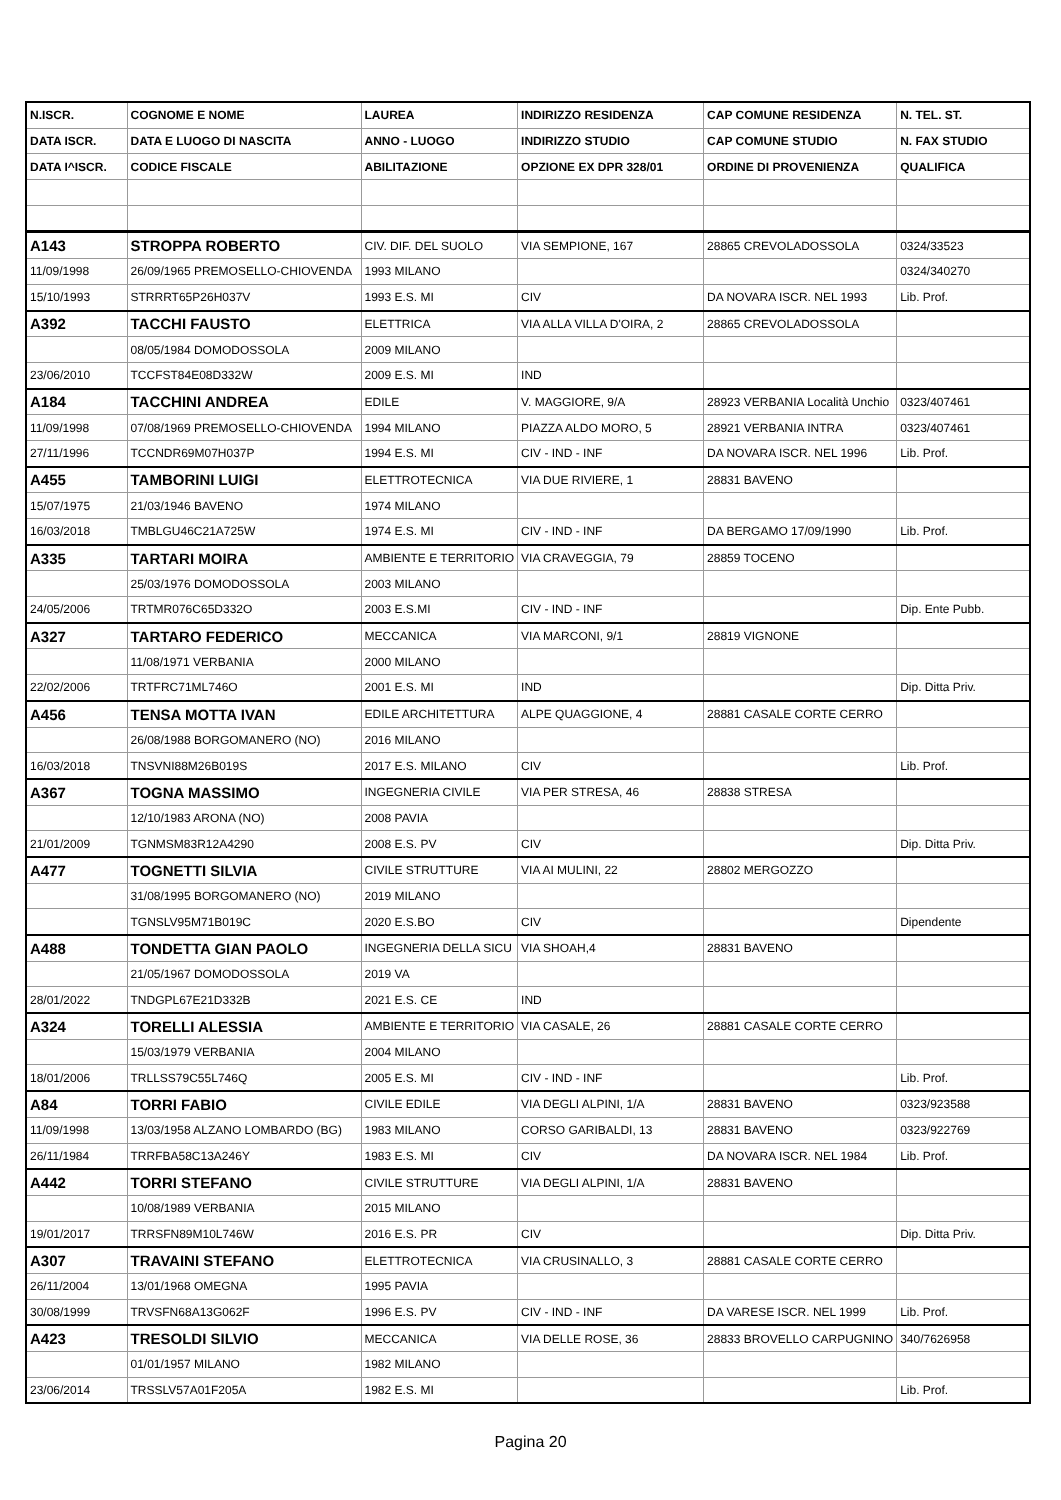| N.ISCR. | COGNOME E NOME | LAUREA | INDIRIZZO RESIDENZA | CAP COMUNE RESIDENZA | N. TEL. ST. |
| --- | --- | --- | --- | --- | --- |
| DATA ISCR. | DATA E LUOGO DI NASCITA | ANNO - LUOGO | INDIRIZZO STUDIO | CAP COMUNE STUDIO | N. FAX STUDIO |
| DATA I^ISCR. | CODICE FISCALE | ABILITAZIONE | OPZIONE EX DPR 328/01 | ORDINE DI PROVENIENZA | QUALIFICA |
| A143 | STROPPA ROBERTO | CIV. DIF. DEL SUOLO | VIA SEMPIONE, 167 | 28865 CREVOLADOSSOLA | 0324/33523 |
| 11/09/1998 | 26/09/1965 PREMOSELLO-CHIOVENDA | 1993 MILANO | | | 0324/340270 |
| 15/10/1993 | STRRRT65P26H037V | 1993 E.S. MI | CIV | DA NOVARA ISCR. NEL 1993 | Lib. Prof. |
| A392 | TACCHI FAUSTO | ELETTRICA | VIA ALLA VILLA D'OIRA, 2 | 28865 CREVOLADOSSOLA | |
| | 08/05/1984 DOMODOSSOLA | 2009 MILANO | | | |
| 23/06/2010 | TCCFST84E08D332W | 2009 E.S. MI | IND | | |
| A184 | TACCHINI ANDREA | EDILE | V. MAGGIORE, 9/A | 28923 VERBANIA Località Unchio | 0323/407461 |
| 11/09/1998 | 07/08/1969 PREMOSELLO-CHIOVENDA | 1994 MILANO | PIAZZA ALDO MORO, 5 | 28921 VERBANIA INTRA | 0323/407461 |
| 27/11/1996 | TCCNDR69M07H037P | 1994 E.S. MI | CIV - IND - INF | DA NOVARA ISCR. NEL 1996 | Lib. Prof. |
| A455 | TAMBORINI LUIGI | ELETTROTECNICA | VIA DUE RIVIERE, 1 | 28831 BAVENO | |
| 15/07/1975 | 21/03/1946 BAVENO | 1974 MILANO | | | |
| 16/03/2018 | TMBLGU46C21A725W | 1974 E.S. MI | CIV - IND - INF | DA BERGAMO 17/09/1990 | Lib. Prof. |
| A335 | TARTARI MOIRA | AMBIENTE E TERRITORIO | VIA CRAVEGGIA, 79 | 28859 TOCENO | |
| | 25/03/1976 DOMODOSSOLA | 2003 MILANO | | | |
| 24/05/2006 | TRTMR076C65D332O | 2003 E.S.MI | CIV - IND - INF | | Dip. Ente Pubb. |
| A327 | TARTARO FEDERICO | MECCANICA | VIA MARCONI, 9/1 | 28819 VIGNONE | |
| | 11/08/1971 VERBANIA | 2000 MILANO | | | |
| 22/02/2006 | TRTFRC71ML746O | 2001 E.S. MI | IND | | Dip. Ditta Priv. |
| A456 | TENSA MOTTA IVAN | EDILE ARCHITETTURA | ALPE QUAGGIONE, 4 | 28881 CASALE CORTE CERRO | |
| | 26/08/1988 BORGOMANERO (NO) | 2016 MILANO | | | |
| 16/03/2018 | TNSVNI88M26B019S | 2017 E.S. MILANO | CIV | | Lib. Prof. |
| A367 | TOGNA MASSIMO | INGEGNERIA CIVILE | VIA PER STRESA, 46 | 28838 STRESA | |
| | 12/10/1983 ARONA (NO) | 2008 PAVIA | | | |
| 21/01/2009 | TGNMSM83R12A4290 | 2008 E.S. PV | CIV | | Dip. Ditta Priv. |
| A477 | TOGNETTI SILVIA | CIVILE STRUTTURE | VIA AI MULINI, 22 | 28802 MERGOZZO | |
| | 31/08/1995 BORGOMANERO (NO) | 2019 MILANO | | | |
| | TGNSLV95M71B019C | 2020 E.S.BO | CIV | | Dipendente |
| A488 | TONDETTA GIAN PAOLO | INGEGNERIA DELLA SICU | VIA SHOAH,4 | 28831 BAVENO | |
| | 21/05/1967 DOMODOSSOLA | 2019 VA | | | |
| 28/01/2022 | TNDGPL67E21D332B | 2021 E.S. CE | IND | | |
| A324 | TORELLI ALESSIA | AMBIENTE E TERRITORIO | VIA CASALE, 26 | 28881 CASALE CORTE CERRO | |
| | 15/03/1979 VERBANIA | 2004 MILANO | | | |
| 18/01/2006 | TRLLSS79C55L746Q | 2005 E.S. MI | CIV - IND - INF | | Lib. Prof. |
| A84 | TORRI FABIO | CIVILE EDILE | VIA DEGLI ALPINI, 1/A | 28831 BAVENO | 0323/923588 |
| 11/09/1998 | 13/03/1958 ALZANO LOMBARDO (BG) | 1983 MILANO | CORSO GARIBALDI, 13 | 28831 BAVENO | 0323/922769 |
| 26/11/1984 | TRRFBA58C13A246Y | 1983 E.S. MI | CIV | DA NOVARA ISCR. NEL 1984 | Lib. Prof. |
| A442 | TORRI STEFANO | CIVILE STRUTTURE | VIA DEGLI ALPINI, 1/A | 28831 BAVENO | |
| | 10/08/1989 VERBANIA | 2015 MILANO | | | |
| 19/01/2017 | TRRSFN89M10L746W | 2016 E.S. PR | CIV | | Dip. Ditta Priv. |
| A307 | TRAVAINI STEFANO | ELETTROTECNICA | VIA CRUSINALLO, 3 | 28881 CASALE CORTE CERRO | |
| 26/11/2004 | 13/01/1968 OMEGNA | 1995 PAVIA | | | |
| 30/08/1999 | TRVSFN68A13G062F | 1996 E.S. PV | CIV - IND - INF | DA VARESE ISCR. NEL 1999 | Lib. Prof. |
| A423 | TRESOLDI SILVIO | MECCANICA | VIA DELLE ROSE, 36 | 28833 BROVELLO CARPUGNINO | 340/7626958 |
| | 01/01/1957 MILANO | 1982 MILANO | | | |
| 23/06/2014 | TRSSLV57A01F205A | 1982 E.S. MI | | | Lib. Prof. |
Pagina 20